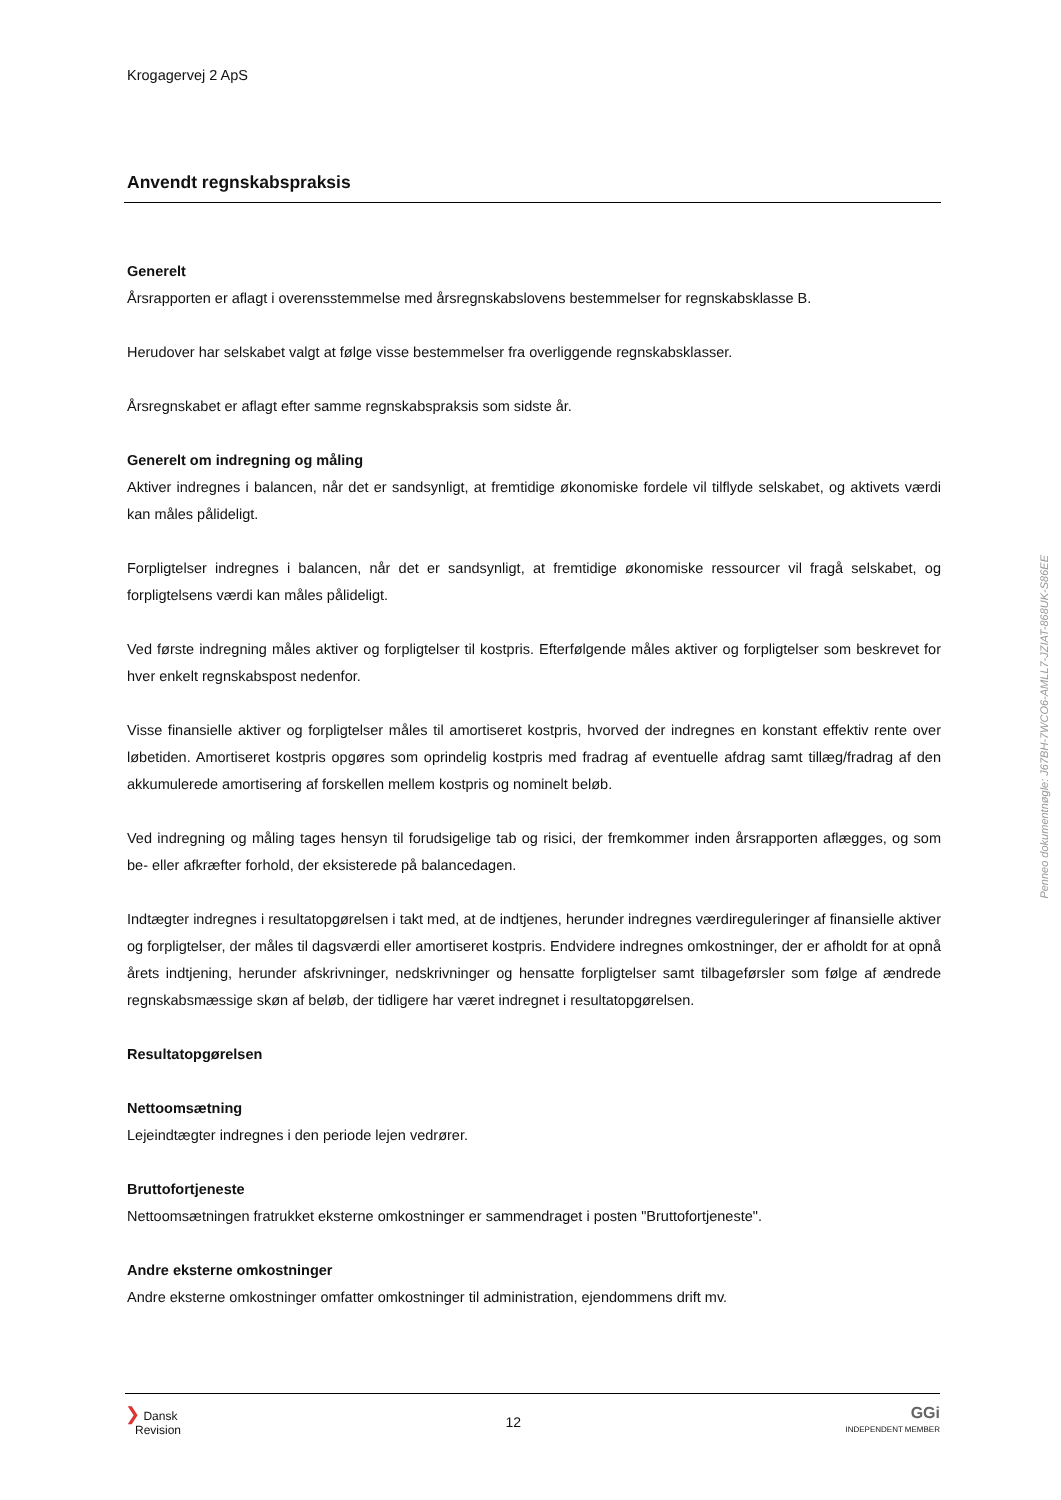Krogagervej 2 ApS
Anvendt regnskabspraksis
Generelt
Årsrapporten er aflagt i overensstemmelse med årsregnskabslovens bestemmelser for regnskabsklasse B.
Herudover har selskabet valgt at følge visse bestemmelser fra overliggende regnskabsklasser.
Årsregnskabet er aflagt efter samme regnskabspraksis som sidste år.
Generelt om indregning og måling
Aktiver indregnes i balancen, når det er sandsynligt, at fremtidige økonomiske fordele vil tilflyde selskabet, og aktivets værdi kan måles pålideligt.
Forpligtelser indregnes i balancen, når det er sandsynligt, at fremtidige økonomiske ressourcer vil fragå selskabet, og forpligtelsens værdi kan måles pålideligt.
Ved første indregning måles aktiver og forpligtelser til kostpris. Efterfølgende måles aktiver og forpligtelser som beskrevet for hver enkelt regnskabspost nedenfor.
Visse finansielle aktiver og forpligtelser måles til amortiseret kostpris, hvorved der indregnes en konstant effektiv rente over løbetiden. Amortiseret kostpris opgøres som oprindelig kostpris med fradrag af eventuelle afdrag samt tillæg/fradrag af den akkumulerede amortisering af forskellen mellem kostpris og nominelt beløb.
Ved indregning og måling tages hensyn til forudsigelige tab og risici, der fremkommer inden årsrapporten aflægges, og som be- eller afkræfter forhold, der eksisterede på balancedagen.
Indtægter indregnes i resultatopgørelsen i takt med, at de indtjenes, herunder indregnes værdireguleringer af finansielle aktiver og forpligtelser, der måles til dagsværdi eller amortiseret kostpris. Endvidere indregnes omkostninger, der er afholdt for at opnå årets indtjening, herunder afskrivninger, nedskrivninger og hensatte forpligtelser samt tilbageførsler som følge af ændrede regnskabsmæssige skøn af beløb, der tidligere har været indregnet i resultatopgørelsen.
Resultatopgørelsen
Nettoomsætning
Lejeindtægter indregnes i den periode lejen vedrører.
Bruttofortjeneste
Nettoomsætningen fratrukket eksterne omkostninger er sammendraget i posten "Bruttofortjeneste".
Andre eksterne omkostninger
Andre eksterne omkostninger omfatter omkostninger til administration, ejendommens drift mv.
Penneo dokumentnøgle: J67BH-7WCO6-AMLL7-JZIAT-868UK-S86EE
❯ Dansk
Revision
12
GGi
INDEPENDENT MEMBER